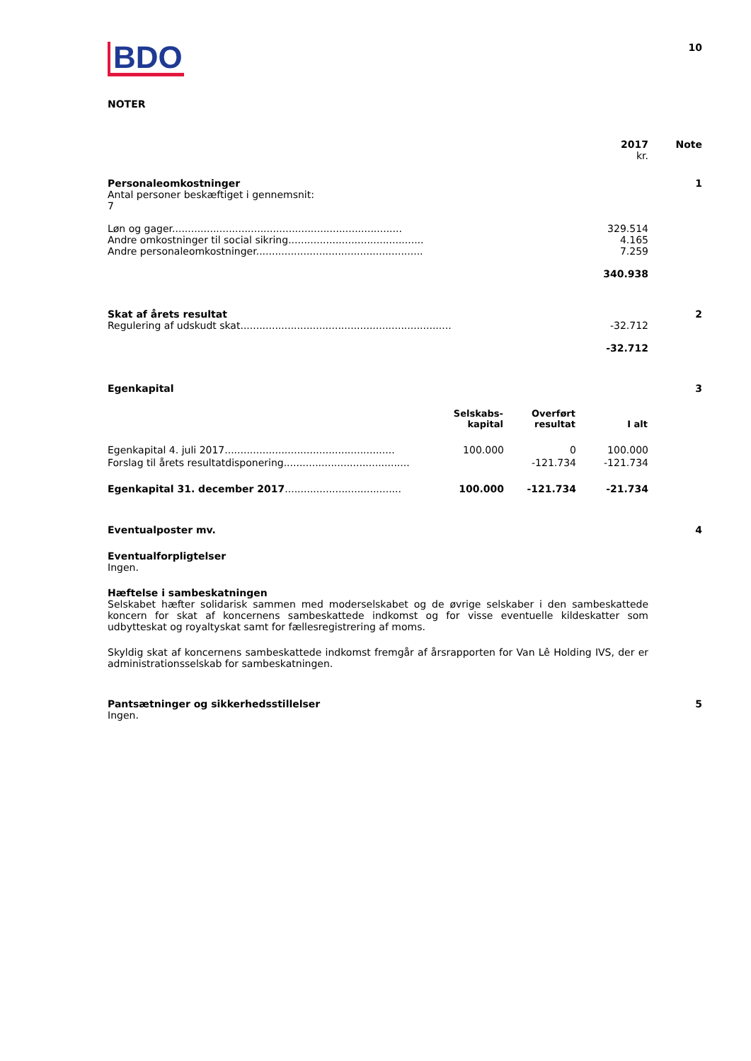| BDO | 10 |
NOTER
| | 2017 kr. | Note |
| Personaleomkostninger Antal personer beskæftiget i gennemsnit: 7 Løn og gager......................................................................... Andre omkostninger til social sikring........................................... Andre personaleomkostninger..................................................... | 329.514 4.165 7.259 340.938 | 1 |
| Skat af årets resultat Regulering af udskudt skat................................................................... | -32.712 -32.712 | 2 |
| Egenkapital | | 3 |
| | Selskabs- kapital | Overført resultat | I alt |
| --- | --- | --- | --- |
| Egenkapital 4. juli 2017...................................................... | 100.000 | 0 | 100.000 |
| Forslag til årets resultatdisponering........................................ | | -121.734 | -121.734 |
| Egenkapital 31. december 2017 ..................................... | 100.000 | -121.734 | -21.734 |
| Eventualposter mv. | 4 |
Eventualforpligtelser
Ingen.
Hæftelse i sambeskatningen
Selskabet hæfter solidarisk sammen med moderselskabet og de øvrige selskaber i den sambeskattede koncern for skat af koncernens sambeskattede indkomst og for visse eventuelle kildeskatter som udbytteskat og royaltyskat samt for fællesregistrering af moms.
Skyldig skat af koncernens sambeskattede indkomst fremgår af årsrapporten for Van Lê Holding IVS, der er administrationsselskab for sambeskatningen.
| Pantsætninger og sikkerhedsstillelser Ingen. | 5 |